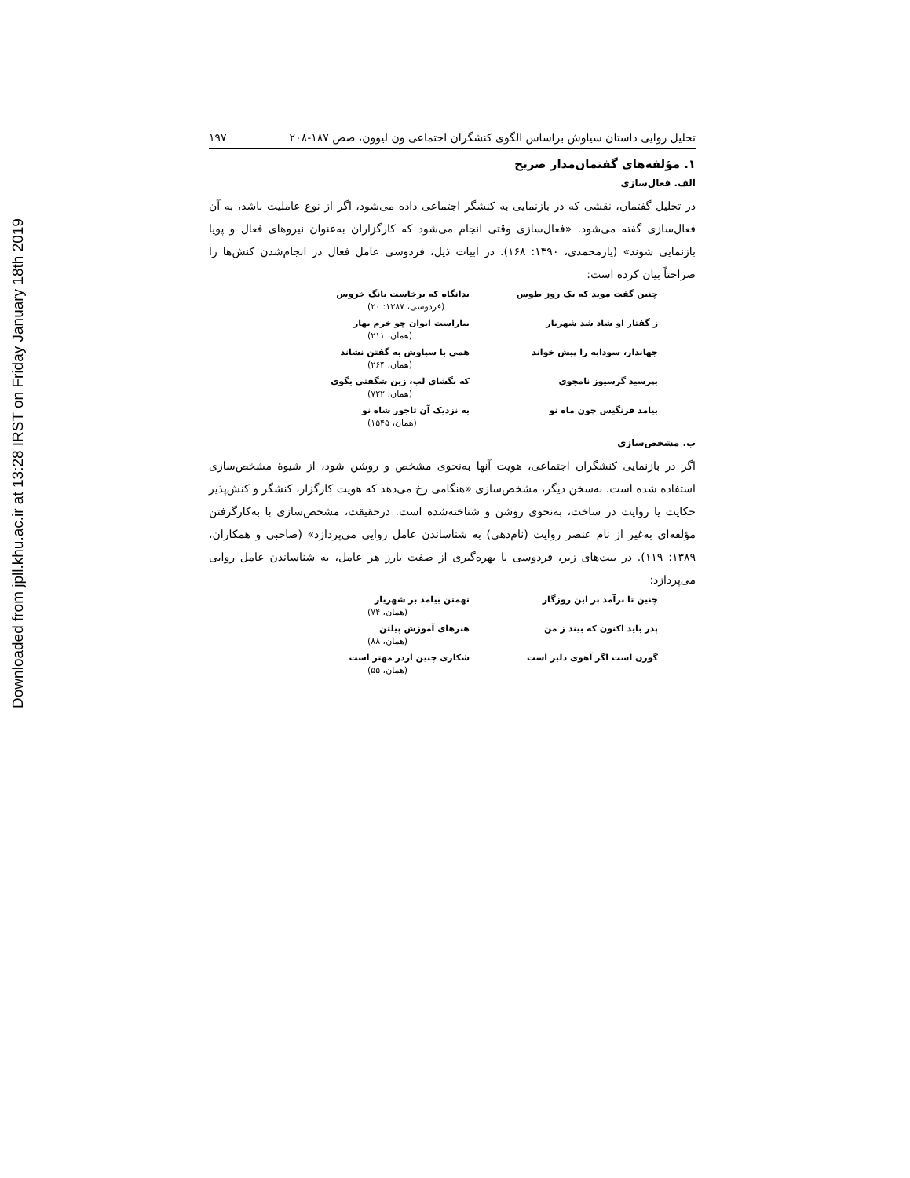Downloaded from jpll.khu.ac.ir at 13:28 IRST on Friday January 18th 2019
تحلیل روایی داستان سیاوش براساس الگوی کنشگران اجتماعی ون لیوون، صص ۱۸۷-۲۰۸ ۱۹۷
۱. مؤلفه‌های گفتمان‌مدار صریح
الف. فعال‌سازی
در تحلیل گفتمان، نقشی که در بازنمایی به کنشگر اجتماعی داده می‌شود، اگر از نوع عاملیت باشد، به آن فعال‌سازی گفته می‌شود. «فعال‌سازی وقتی انجام می‌شود که کارگزاران به‌عنوان نیروهای فعال و پویا بازنمایی شوند» (یارمحمدی، ۱۳۹۰: ۱۶۸). در ابیات ذیل، فردوسی عامل فعال در انجام‌شدن کنش‌ها را صراحتاً بیان کرده است:
چنین گفت موبد که یک روز طوس بدانگاه که برخاست بانگ خروس
(فردوسی، ۱۳۸۷: ۲۰)
ز گفتار او شاد شد شهریار بیاراست ایوان چو خرم بهار
(همان، ۲۱۱)
جهاندار، سودابه را پیش خواند همی با سیاوش به گفتن نشاند
(همان، ۲۶۴)
بپرسید گرسیوز نامجوی که بگشای لب، زین شگفتی بگوی
(همان، ۷۲۲)
بیامد فرنگیس چون ماه نو به نزدیک آن تاجور شاه نو
(همان، ۱۵۴۵)
ب. مشخص‌سازی
اگر در بازنمایی کنشگران اجتماعی، هویت آنها به‌نحوی مشخص و روشن شود، از شیوهٔ مشخص‌سازی استفاده شده است. به‌سخن دیگر، مشخص‌سازی «هنگامی رخ می‌دهد که هویت کارگزار، کنشگر و کنش‌پذیر حکایت یا روایت در ساخت، به‌نحوی روشن و شناخته‌شده است. درحقیقت، مشخص‌سازی با به‌کارگرفتن مؤلفه‌ای به‌غیر از نام عنصر روایت (نام‌دهی) به شناساندن عامل روایی می‌پردازد» (صاحبی و همکاران، ۱۳۸۹: ۱۱۹). در بیت‌های زیر، فردوسی با بهره‌گیری از صفت بارز هر عامل، به شناساندن عامل روایی می‌پردازد:
چنین تا برآمد بر این روزگار تهمتن بیامد بر شهریار
(همان، ۷۴)
پدر باید اکنون که بیند ز من هنرهای آموزش پیلتن
(همان، ۸۸)
گوزن است اگر آهوی دلبر است شکاری چنین ازدر مهتر است
(همان، ۵۵)